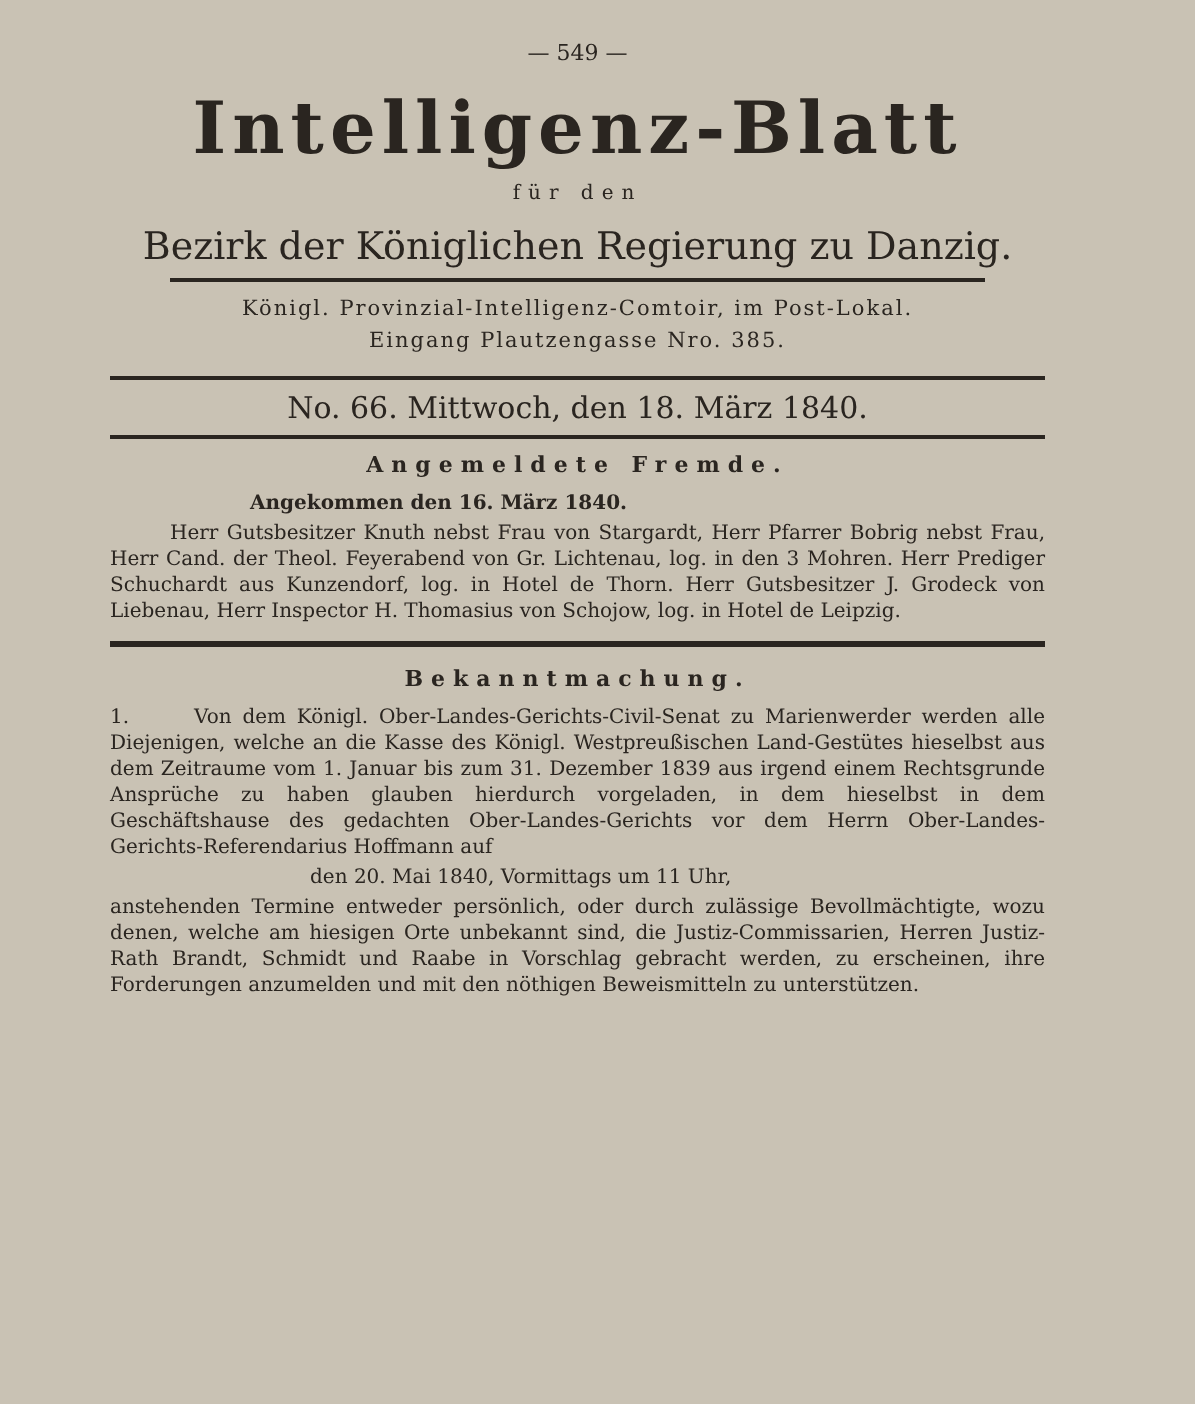— 549 —
Intelligenz-Blatt
für den
Bezirk der Königlichen Regierung zu Danzig.
Königl. Provinzial-Intelligenz-Comtoir, im Post-Lokal.
Eingang Plautzengasse Nro. 385.
No. 66. Mittwoch, den 18. März 1840.
Angemeldete Fremde.
Angekommen den 16. März 1840.
Herr Gutsbesitzer Knuth nebst Frau von Stargardt, Herr Pfarrer Bobrig nebst Frau, Herr Cand. der Theol. Feyerabend von Gr. Lichtenau, log. in den 3 Mohren. Herr Prediger Schuchardt aus Kunzendorf, log. in Hotel de Thorn. Herr Gutsbesitzer J. Grodeck von Liebenau, Herr Inspector H. Thomasius von Schojow, log. in Hotel de Leipzig.
Bekanntmachung.
1. Von dem Königl. Ober-Landes-Gerichts-Civil-Senat zu Marienwerder werden alle Diejenigen, welche an die Kasse des Königl. Westpreußischen Land-Gestütes hieselbst aus dem Zeitraume vom 1. Januar bis zum 31. Dezember 1839 aus irgend einem Rechtsgrunde Ansprüche zu haben glauben hierdurch vorgeladen, in dem hieselbst in dem Geschäftshause des gedachten Ober-Landes-Gerichts vor dem Herrn Ober-Landes-Gerichts-Referendarius Hoffmann auf
den 20. Mai 1840, Vormittags um 11 Uhr,
anstehenden Termine entweder persönlich, oder durch zulässige Bevollmächtigte, wozu denen, welche am hiesigen Orte unbekannt sind, die Justiz-Commissarien, Herren Justiz-Rath Brandt, Schmidt und Raabe in Vorschlag gebracht werden, zu erscheinen, ihre Forderungen anzumelden und mit den nöthigen Beweismitteln zu unterstützen.